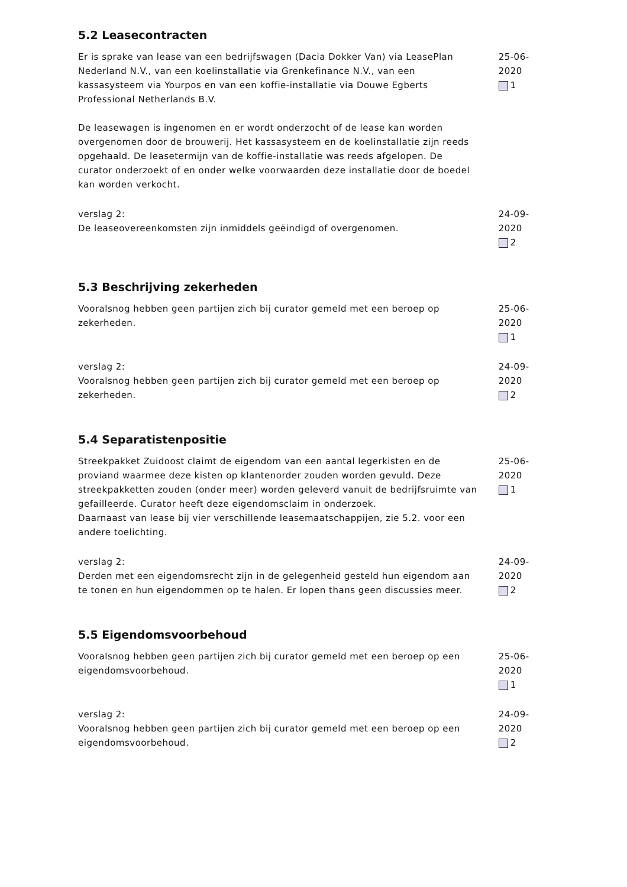5.2 Leasecontracten
Er is sprake van lease van een bedrijfswagen (Dacia Dokker Van) via LeasePlan Nederland N.V., van een koelinstallatie via Grenkefinance N.V., van een kassasysteem via Yourpos en van een koffie-installatie via Douwe Egberts Professional Netherlands B.V.
De leasewagen is ingenomen en er wordt onderzocht of de lease kan worden overgenomen door de brouwerij. Het kassasysteem en de koelinstallatie zijn reeds opgehaald. De leasetermijn van de koffie-installatie was reeds afgelopen. De curator onderzoekt of en onder welke voorwaarden deze installatie door de boedel kan worden verkocht.
25-06-2020
1
verslag 2:
De leaseovereenkomsten zijn inmiddels geëindigd of overgenomen.
24-09-2020
2
5.3 Beschrijving zekerheden
Vooralsnog hebben geen partijen zich bij curator gemeld met een beroep op zekerheden.
25-06-2020
1
verslag 2:
Vooralsnog hebben geen partijen zich bij curator gemeld met een beroep op zekerheden.
24-09-2020
2
5.4 Separatistenpositie
Streekpakket Zuidoost claimt de eigendom van een aantal legerkisten en de proviand waarmee deze kisten op klantenorder zouden worden gevuld. Deze streekpakketten zouden (onder meer) worden geleverd vanuit de bedrijfsruimte van gefailleerde. Curator heeft deze eigendomsclaim in onderzoek.
Daarnaast van lease bij vier verschillende leasemaatschappijen, zie 5.2. voor een andere toelichting.
25-06-2020
1
verslag 2:
Derden met een eigendomsrecht zijn in de gelegenheid gesteld hun eigendom aan te tonen en hun eigendommen op te halen. Er lopen thans geen discussies meer.
24-09-2020
2
5.5 Eigendomsvoorbehoud
Vooralsnog hebben geen partijen zich bij curator gemeld met een beroep op een eigendomsvoorbehoud.
25-06-2020
1
verslag 2:
Vooralsnog hebben geen partijen zich bij curator gemeld met een beroep op een eigendomsvoorbehoud.
24-09-2020
2